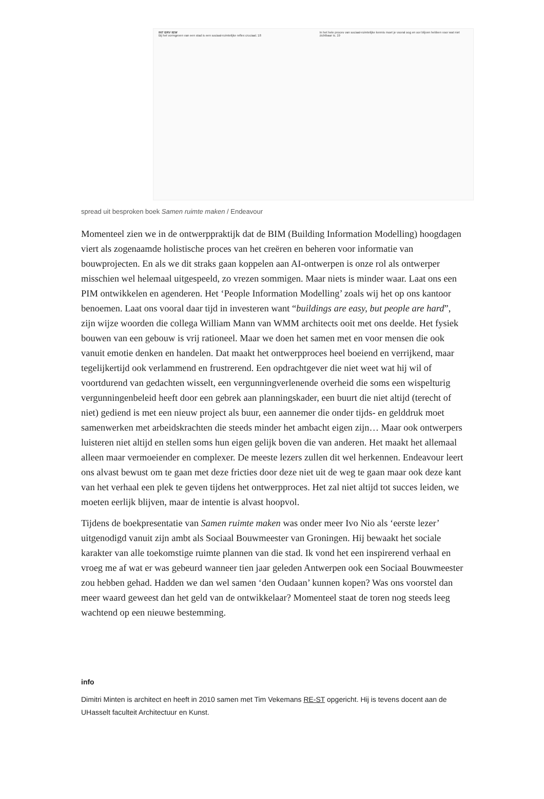INT ERV IEW
Bij het vormgeven van een stad is een sociaal-ruimtelijke reflex cruciaal. 18
In het hele proces van sociaal-ruimtelijke kennis moet je vooral oog en oor blijven hebben voor wat niet zichtbaar is. 19
spread uit besproken boek Samen ruimte maken / Endeavour
Momenteel zien we in de ontwerppraktijk dat de BIM (Building Information Modelling) hoogdagen viert als zogenaamde holistische proces van het creëren en beheren voor informatie van bouwprojecten. En als we dit straks gaan koppelen aan AI-ontwerpen is onze rol als ontwerper misschien wel helemaal uitgespeeld, zo vrezen sommigen. Maar niets is minder waar. Laat ons een PIM ontwikkelen en agenderen. Het ‘People Information Modelling’ zoals wij het op ons kantoor benoemen. Laat ons vooral daar tijd in investeren want “buildings are easy, but people are hard”, zijn wijze woorden die collega William Mann van WMM architects ooit met ons deelde. Het fysiek bouwen van een gebouw is vrij rationeel. Maar we doen het samen met en voor mensen die ook vanuit emotie denken en handelen. Dat maakt het ontwerpproces heel boeiend en verrijkend, maar tegelijkertijd ook verlammend en frustrerend. Een opdrachtgever die niet weet wat hij wil of voortdurend van gedachten wisselt, een vergunningverlenende overheid die soms een wispelturig vergunningenbeleid heeft door een gebrek aan planningskader, een buurt die niet altijd (terecht of niet) gediend is met een nieuw project als buur, een aannemer die onder tijds- en gelddruk moet samenwerken met arbeidskrachten die steeds minder het ambacht eigen zijn… Maar ook ontwerpers luisteren niet altijd en stellen soms hun eigen gelijk boven die van anderen. Het maakt het allemaal alleen maar vermoeiender en complexer. De meeste lezers zullen dit wel herkennen. Endeavour leert ons alvast bewust om te gaan met deze fricties door deze niet uit de weg te gaan maar ook deze kant van het verhaal een plek te geven tijdens het ontwerpproces. Het zal niet altijd tot succes leiden, we moeten eerlijk blijven, maar de intentie is alvast hoopvol.
Tijdens de boekpresentatie van Samen ruimte maken was onder meer Ivo Nio als ‘eerste lezer’ uitgenodigd vanuit zijn ambt als Sociaal Bouwmeester van Groningen. Hij bewaakt het sociale karakter van alle toekomstige ruimte plannen van die stad. Ik vond het een inspirerend verhaal en vroeg me af wat er was gebeurd wanneer tien jaar geleden Antwerpen ook een Sociaal Bouwmeester zou hebben gehad. Hadden we dan wel samen ‘den Oudaan’ kunnen kopen? Was ons voorstel dan meer waard geweest dan het geld van de ontwikkelaar? Momenteel staat de toren nog steeds leeg wachtend op een nieuwe bestemming.
info
Dimitri Minten is architect en heeft in 2010 samen met Tim Vekemans RE-ST opgericht. Hij is tevens docent aan de UHasselt faculteit Architectuur en Kunst.